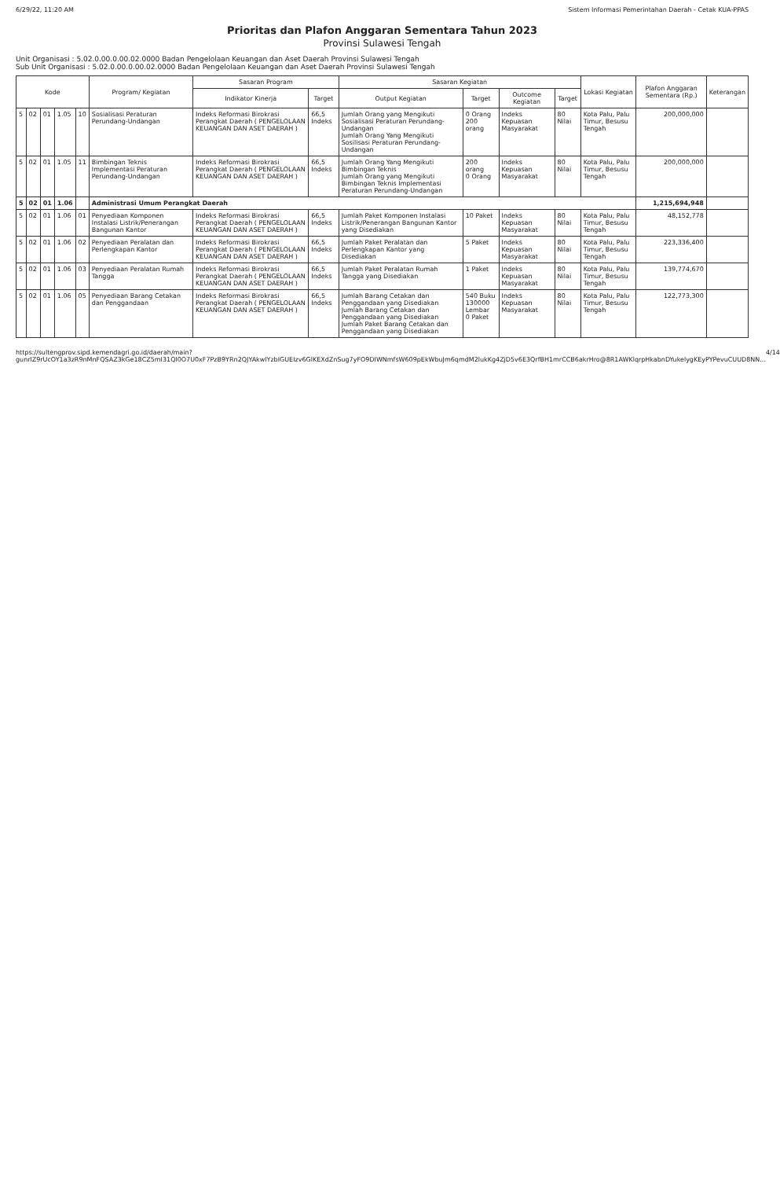6/29/22, 11:20 AM Sistem Informasi Pemerintahan Daerah - Cetak KUA-PPAS
Prioritas dan Plafon Anggaran Sementara Tahun 2023
Provinsi Sulawesi Tengah
Unit Organisasi : 5.02.0.00.0.00.02.0000 Badan Pengelolaan Keuangan dan Aset Daerah Provinsi Sulawesi Tengah
Sub Unit Organisasi : 5.02.0.00.0.00.02.0000 Badan Pengelolaan Keuangan dan Aset Daerah Provinsi Sulawesi Tengah
| Kode | | | | | Program/ Kegiatan | Sasaran Program | | Sasaran Kegiatan | | | | Lokasi Kegiatan | Plafon Anggaran Sementara (Rp.) | Keterangan |
| --- | --- | --- | --- | --- | --- | --- | --- | --- | --- | --- | --- | --- | --- | --- |
| | | | | | | Indikator Kinerja | Target | Output Kegiatan | Target | Outcome Kegiatan | Target | | | |
| 5 | 02 | 01 | 1.05 | 10 | Sosialisasi Peraturan Perundang-Undangan | Indeks Reformasi Birokrasi Perangkat Daerah ( PENGELOLAAN KEUANGAN DAN ASET DAERAH ) | 66,5 Indeks | Jumlah Orang yang Mengikuti Sosialisasi Peraturan Perundang-Undangan Jumlah Orang Yang Mengikuti Sosilisasi Peraturan Perundang-Undangan | 0 Orang 200 orang | Indeks Kepuasan Masyarakat | 80 Nilai | Kota Palu, Palu Timur, Besusu Tengah | 200,000,000 | |
| 5 | 02 | 01 | 1.05 | 11 | Bimbingan Teknis Implementasi Peraturan Perundang-Undangan | Indeks Reformasi Birokrasi Perangkat Daerah ( PENGELOLAAN KEUANGAN DAN ASET DAERAH ) | 66,5 Indeks | Jumlah Orang Yang Mengikuti Bimbingan Teknis Jumlah Orang yang Mengikuti Bimbingan Teknis Implementasi Peraturan Perundang-Undangan | 200 orang 0 Orang | Indeks Kepuasan Masyarakat | 80 Nilai | Kota Palu, Palu Timur, Besusu Tengah | 200,000,000 | |
| 5 | 02 | 01 | 1.06 | | Administrasi Umum Perangkat Daerah | | | | | | | | 1,215,694,948 | |
| 5 | 02 | 01 | 1.06 | 01 | Penyediaan Komponen Instalasi Listrik/Penerangan Bangunan Kantor | Indeks Reformasi Birokrasi Perangkat Daerah ( PENGELOLAAN KEUANGAN DAN ASET DAERAH ) | 66,5 Indeks | Jumlah Paket Komponen Instalasi Listrik/Penerangan Bangunan Kantor yang Disediakan | 10 Paket | Indeks Kepuasan Masyarakat | 80 Nilai | Kota Palu, Palu Timur, Besusu Tengah | 48,152,778 | |
| 5 | 02 | 01 | 1.06 | 02 | Penyediaan Peralatan dan Perlengkapan Kantor | Indeks Reformasi Birokrasi Perangkat Daerah ( PENGELOLAAN KEUANGAN DAN ASET DAERAH ) | 66,5 Indeks | Jumlah Paket Peralatan dan Perlengkapan Kantor yang Disediakan | 5 Paket | Indeks Kepuasan Masyarakat | 80 Nilai | Kota Palu, Palu Timur, Besusu Tengah | 223,336,400 | |
| 5 | 02 | 01 | 1.06 | 03 | Penyediaan Peralatan Rumah Tangga | Indeks Reformasi Birokrasi Perangkat Daerah ( PENGELOLAAN KEUANGAN DAN ASET DAERAH ) | 66,5 Indeks | Jumlah Paket Peralatan Rumah Tangga yang Disediakan | 1 Paket | Indeks Kepuasan Masyarakat | 80 Nilai | Kota Palu, Palu Timur, Besusu Tengah | 139,774,670 | |
| 5 | 02 | 01 | 1.06 | 05 | Penyediaan Barang Cetakan dan Penggandaan | Indeks Reformasi Birokrasi Perangkat Daerah ( PENGELOLAAN KEUANGAN DAN ASET DAERAH ) | 66,5 Indeks | Jumlah Barang Cetakan dan Penggandaan yang Disediakan Jumlah Barang Cetakan dan Penggandaan yang Disediakan Jumlah Paket Barang Cetakan dan Penggandaan yang Disediakan | 540 Buku 130000 Lembar 0 Paket | Indeks Kepuasan Masyarakat | 80 Nilai | Kota Palu, Palu Timur, Besusu Tengah | 122,773,300 | |
https://sultengprov.sipd.kemendagri.go.id/daerah/main?gunrlZ9rUcOY1a3zR9nMnFQSAZ3kGe18CZ5mI31Ql0O7U0xF7PzB9YRn2QJYAkwlYzbIGUEIzv6GlKEXdZnSug7yFO9DIWNmfsW609pEkWbuJm6qmdM2lukKg4ZjD5v6E3QrfBH1mrCCB6akrHro@8R1AWKlqrpHkabnDYukelygKEyPYPevuCUUD8NN... 4/14